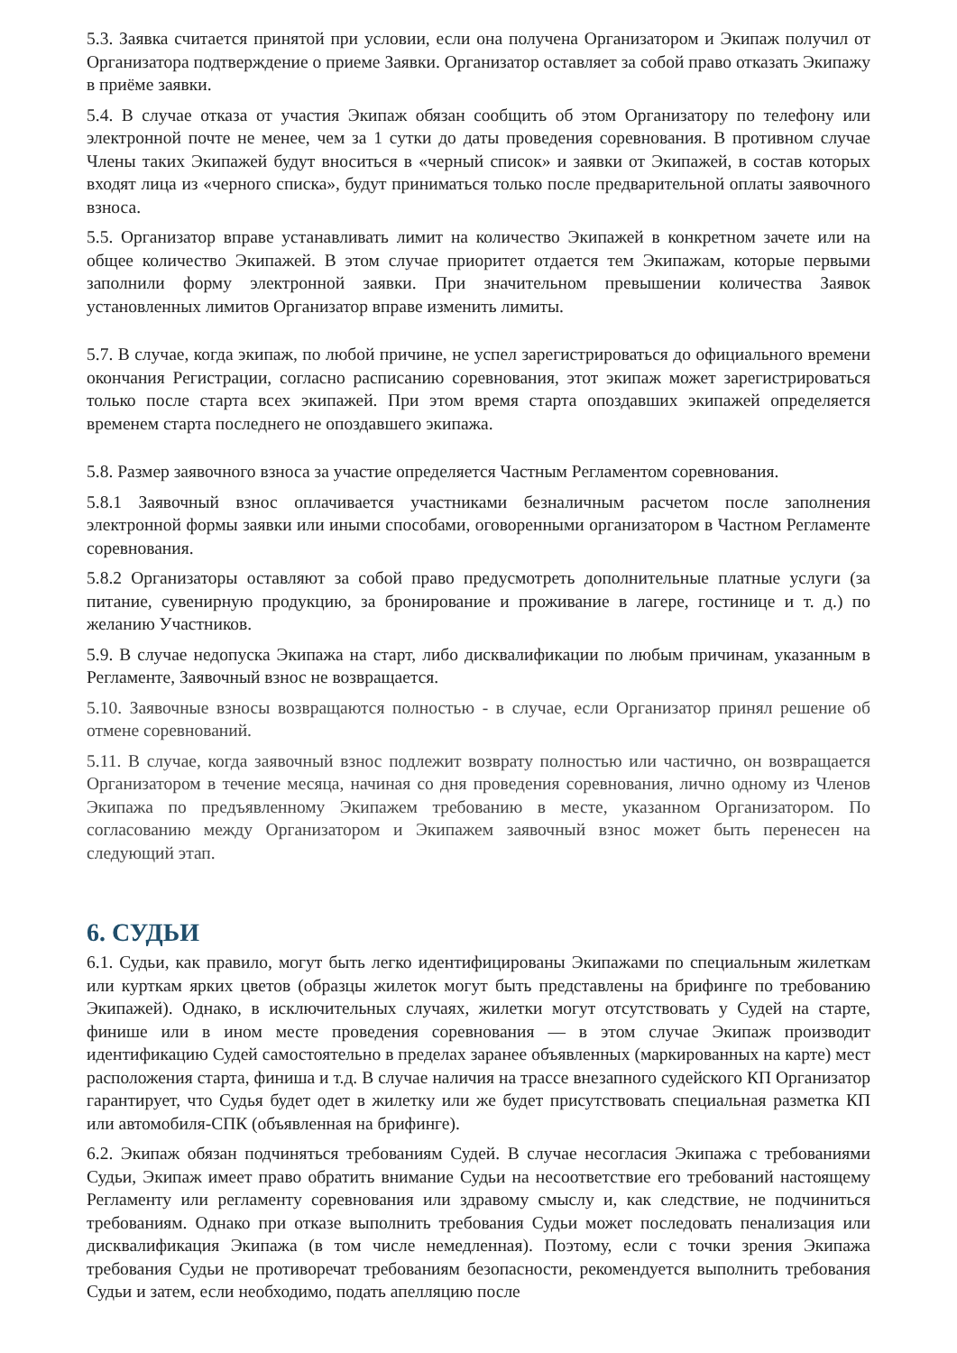5.3. Заявка считается принятой при условии, если она получена Организатором и Экипаж получил от Организатора подтверждение о приеме Заявки. Организатор оставляет за собой право отказать Экипажу в приёме заявки.
5.4. В случае отказа от участия Экипаж обязан сообщить об этом Организатору по телефону или электронной почте не менее, чем за 1 сутки до даты проведения соревнования. В противном случае Члены таких Экипажей будут вноситься в «черный список» и заявки от Экипажей, в состав которых входят лица из «черного списка», будут приниматься только после предварительной оплаты заявочного взноса.
5.5. Организатор вправе устанавливать лимит на количество Экипажей в конкретном зачете или на общее количество Экипажей. В этом случае приоритет отдается тем Экипажам, которые первыми заполнили форму электронной заявки. При значительном превышении количества Заявок установленных лимитов Организатор вправе изменить лимиты.
5.7. В случае, когда экипаж, по любой причине, не успел зарегистрироваться до официального времени окончания Регистрации, согласно расписанию соревнования, этот экипаж может зарегистрироваться только после старта всех экипажей. При этом время старта опоздавших экипажей определяется временем старта последнего не опоздавшего экипажа.
5.8. Размер заявочного взноса за участие определяется Частным Регламентом соревнования.
5.8.1 Заявочный взнос оплачивается участниками безналичным расчетом после заполнения электронной формы заявки или иными способами, оговоренными организатором в Частном Регламенте соревнования.
5.8.2 Организаторы оставляют за собой право предусмотреть дополнительные платные услуги (за питание, сувенирную продукцию, за бронирование и проживание в лагере, гостинице и т. д.) по желанию Участников.
5.9. В случае недопуска Экипажа на старт, либо дисквалификации по любым причинам, указанным в Регламенте, Заявочный взнос не возвращается.
5.10. Заявочные взносы возвращаются полностью - в случае, если Организатор принял решение об отмене соревнований.
5.11. В случае, когда заявочный взнос подлежит возврату полностью или частично, он возвращается Организатором в течение месяца, начиная со дня проведения соревнования, лично одному из Членов Экипажа по предъявленному Экипажем требованию в месте, указанном Организатором. По согласованию между Организатором и Экипажем заявочный взнос может быть перенесен на следующий этап.
6. СУДЬИ
6.1. Судьи, как правило, могут быть легко идентифицированы Экипажами по специальным жилеткам или курткам ярких цветов (образцы жилеток могут быть представлены на брифинге по требованию Экипажей). Однако, в исключительных случаях, жилетки могут отсутствовать у Судей на старте, финише или в ином месте проведения соревнования — в этом случае Экипаж производит идентификацию Судей самостоятельно в пределах заранее объявленных (маркированных на карте) мест расположения старта, финиша и т.д. В случае наличия на трассе внезапного судейского КП Организатор гарантирует, что Судья будет одет в жилетку или же будет присутствовать специальная разметка КП или автомобиля-СПК (объявленная на брифинге).
6.2. Экипаж обязан подчиняться требованиям Судей. В случае несогласия Экипажа с требованиями Судьи, Экипаж имеет право обратить внимание Судьи на несоответствие его требований настоящему Регламенту или регламенту соревнования или здравому смыслу и, как следствие, не подчиниться требованиям. Однако при отказе выполнить требования Судьи может последовать пенализация или дисквалификация Экипажа (в том числе немедленная). Поэтому, если с точки зрения Экипажа требования Судьи не противоречат требованиям безопасности, рекомендуется выполнить требования Судьи и затем, если необходимо, подать апелляцию после